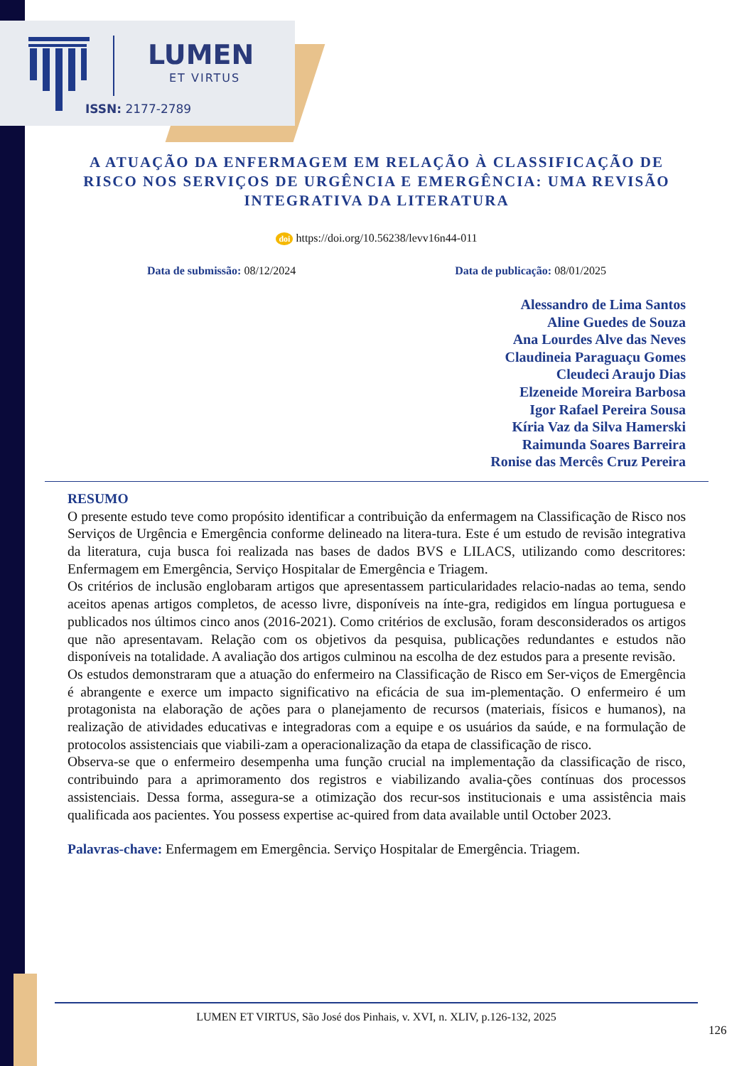LUMEN
ET VIRTUS
ISSN: 2177-2789
A ATUAÇÃO DA ENFERMAGEM EM RELAÇÃO À CLASSIFICAÇÃO DE RISCO NOS SERVIÇOS DE URGÊNCIA E EMERGÊNCIA: UMA REVISÃO INTEGRATIVA DA LITERATURA
doi https://doi.org/10.56238/levv16n44-011
Data de submissão: 08/12/2024 Data de publicação: 08/01/2025
Alessandro de Lima Santos
Aline Guedes de Souza
Ana Lourdes Alve das Neves
Claudineia Paraguaçu Gomes
Cleudeci Araujo Dias
Elzeneide Moreira Barbosa
Igor Rafael Pereira Sousa
Kíria Vaz da Silva Hamerski
Raimunda Soares Barreira
Ronise das Mercês Cruz Pereira
RESUMO
O presente estudo teve como propósito identificar a contribuição da enfermagem na Classificação de Risco nos Serviços de Urgência e Emergência conforme delineado na litera-tura. Este é um estudo de revisão integrativa da literatura, cuja busca foi realizada nas bases de dados BVS e LILACS, utilizando como descritores: Enfermagem em Emergência, Serviço Hospitalar de Emergência e Triagem.
Os critérios de inclusão englobaram artigos que apresentassem particularidades relacio-nadas ao tema, sendo aceitos apenas artigos completos, de acesso livre, disponíveis na ínte-gra, redigidos em língua portuguesa e publicados nos últimos cinco anos (2016-2021). Como critérios de exclusão, foram desconsiderados os artigos que não apresentavam. Relação com os objetivos da pesquisa, publicações redundantes e estudos não disponíveis na totalidade. A avaliação dos artigos culminou na escolha de dez estudos para a presente revisão.
Os estudos demonstraram que a atuação do enfermeiro na Classificação de Risco em Ser-viços de Emergência é abrangente e exerce um impacto significativo na eficácia de sua im-plementação. O enfermeiro é um protagonista na elaboração de ações para o planejamento de recursos (materiais, físicos e humanos), na realização de atividades educativas e integradoras com a equipe e os usuários da saúde, e na formulação de protocolos assistenciais que viabili-zam a operacionalização da etapa de classificação de risco.
Observa-se que o enfermeiro desempenha uma função crucial na implementação da classificação de risco, contribuindo para a aprimoramento dos registros e viabilizando avalia-ções contínuas dos processos assistenciais. Dessa forma, assegura-se a otimização dos recur-sos institucionais e uma assistência mais qualificada aos pacientes. You possess expertise ac-quired from data available until October 2023.
Palavras-chave: Enfermagem em Emergência. Serviço Hospitalar de Emergência. Triagem.
LUMEN ET VIRTUS, São José dos Pinhais, v. XVI, n. XLIV, p.126-132, 2025
126